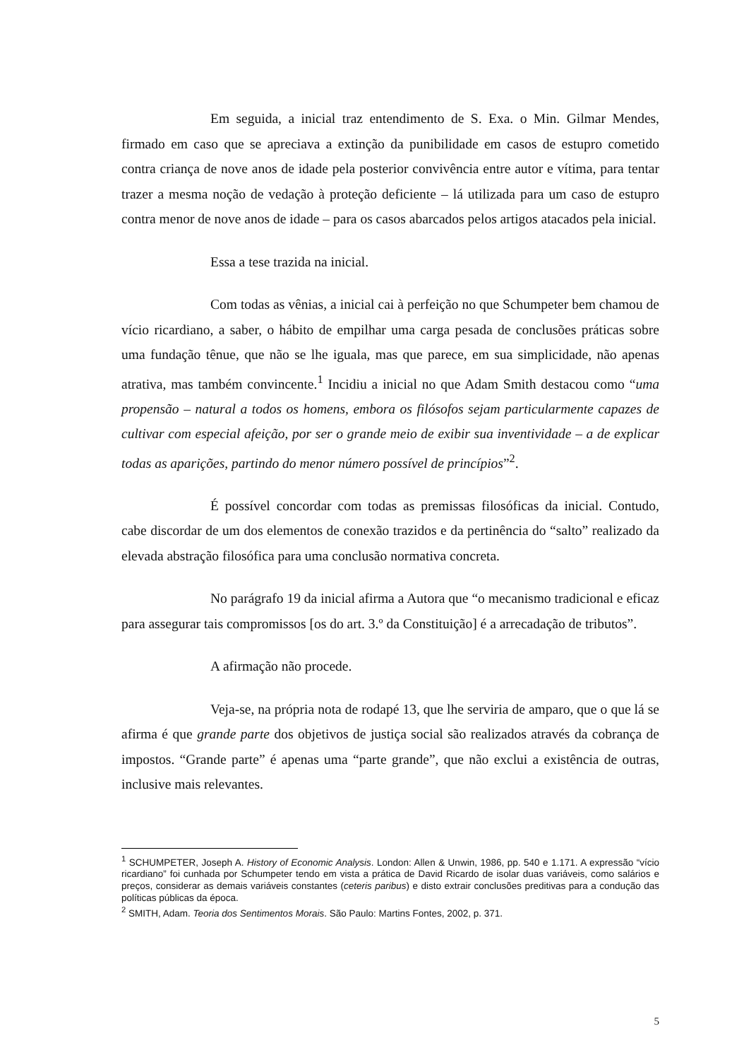Em seguida, a inicial traz entendimento de S. Exa. o Min. Gilmar Mendes, firmado em caso que se apreciava a extinção da punibilidade em casos de estupro cometido contra criança de nove anos de idade pela posterior convivência entre autor e vítima, para tentar trazer a mesma noção de vedação à proteção deficiente – lá utilizada para um caso de estupro contra menor de nove anos de idade – para os casos abarcados pelos artigos atacados pela inicial.
Essa a tese trazida na inicial.
Com todas as vênias, a inicial cai à perfeição no que Schumpeter bem chamou de vício ricardiano, a saber, o hábito de empilhar uma carga pesada de conclusões práticas sobre uma fundação tênue, que não se lhe iguala, mas que parece, em sua simplicidade, não apenas atrativa, mas também convincente.<sup>1</sup> Incidiu a inicial no que Adam Smith destacou como “uma propensão – natural a todos os homens, embora os filósofos sejam particularmente capazes de cultivar com especial afeição, por ser o grande meio de exibir sua inventividade – a de explicar todas as aparições, partindo do menor número possível de princípios”<sup>2</sup>.
É possível concordar com todas as premissas filosóficas da inicial. Contudo, cabe discordar de um dos elementos de conexão trazidos e da pertinência do “salto” realizado da elevada abstração filosófica para uma conclusão normativa concreta.
No parágrafo 19 da inicial afirma a Autora que “o mecanismo tradicional e eficaz para assegurar tais compromissos [os do art. 3.º da Constituição] é a arrecadação de tributos”.
A afirmação não procede.
Veja-se, na própria nota de rodapé 13, que lhe serviria de amparo, que o que lá se afirma é que grande parte dos objetivos de justiça social são realizados através da cobrança de impostos. “Grande parte” é apenas uma “parte grande”, que não exclui a existência de outras, inclusive mais relevantes.
<sup>1</sup> SCHUMPETER, Joseph A. History of Economic Analysis. London: Allen & Unwin, 1986, pp. 540 e 1.171. A expressão “vício ricardiano” foi cunhada por Schumpeter tendo em vista a prática de David Ricardo de isolar duas variáveis, como salários e preços, considerar as demais variáveis constantes (ceteris paribus) e disto extrair conclusões preditivas para a condução das políticas públicas da época.
<sup>2</sup> SMITH, Adam. Teoria dos Sentimentos Morais. São Paulo: Martins Fontes, 2002, p. 371.
5